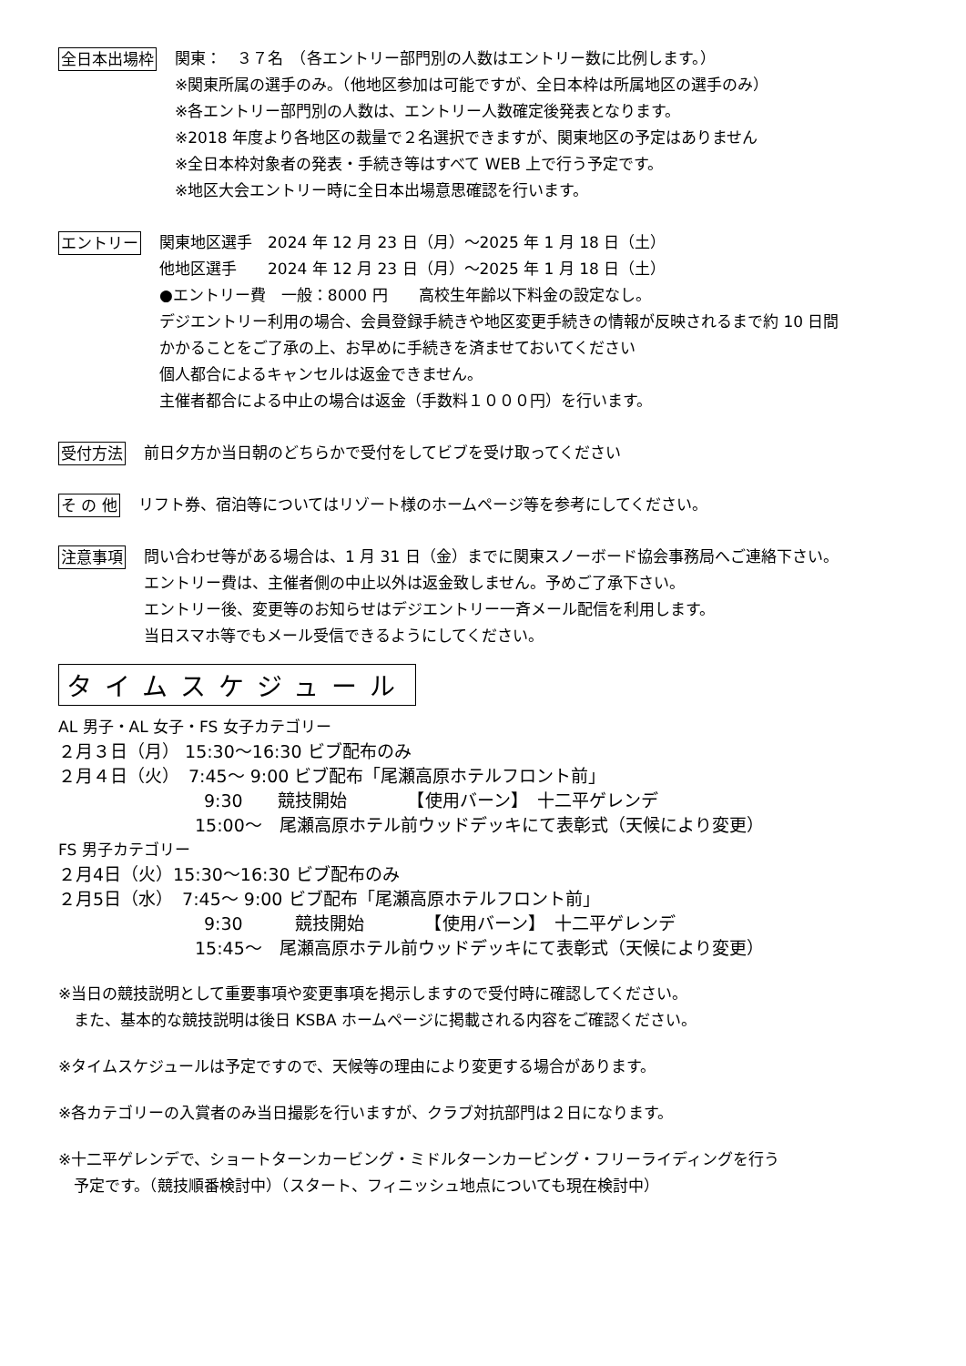全日本出場枠
関東：　３７名　（各エントリー部門別の人数はエントリー数に比例します。）
※関東所属の選手のみ。（他地区参加は可能ですが、全日本枠は所属地区の選手のみ）
※各エントリー部門別の人数は、エントリー人数確定後発表となります。
※2018 年度より各地区の裁量で２名選択できますが、関東地区の予定はありません
※全日本枠対象者の発表・手続き等はすべて WEB 上で行う予定です。
※地区大会エントリー時に全日本出場意思確認を行います。
エントリー
関東地区選手　2024 年 12 月 23 日（月）～2025 年 1 月 18 日（土）
他地区選手　　2024 年 12 月 23 日（月）～2025 年 1 月 18 日（土）
●エントリー費　一般：8000 円　　高校生年齢以下料金の設定なし。
デジエントリー利用の場合、会員登録手続きや地区変更手続きの情報が反映されるまで約 10 日間
かかることをご了承の上、お早めに手続きを済ませておいてください
個人都合によるキャンセルは返金できません。
主催者都合による中止の場合は返金（手数料１０００円）を行います。
受付方法
前日夕方か当日朝のどちらかで受付をしてビブを受け取ってください
そ の 他
リフト券、宿泊等についてはリゾート様のホームページ等を参考にしてください。
注意事項
問い合わせ等がある場合は、1 月 31 日（金）までに関東スノーボード協会事務局へご連絡下さい。
エントリー費は、主催者側の中止以外は返金致しません。予めご了承下さい。
エントリー後、変更等のお知らせはデジエントリー一斉メール配信を利用します。
当日スマホ等でもメール受信できるようにしてください。
タイムスケジュール
AL 男子・AL 女子・FS 女子カテゴリー
２月３日（月） 15:30～16:30 ビブ配布のみ
２月４日（火）　7:45～ 9:00 ビブ配布「尾瀬高原ホテルフロント前」
9:30　　競技開始　　　　【使用バーン】　十二平ゲレンデ
15:00～　尾瀬高原ホテル前ウッドデッキにて表彰式（天候により変更）
FS 男子カテゴリー
２月4日（火）15:30～16:30 ビブ配布のみ
２月5日（水）　7:45～ 9:00 ビブ配布「尾瀬高原ホテルフロント前」
9:30　　　競技開始　　　　【使用バーン】　十二平ゲレンデ
15:45～　尾瀬高原ホテル前ウッドデッキにて表彰式（天候により変更）
※当日の競技説明として重要事項や変更事項を掲示しますので受付時に確認してください。
　また、基本的な競技説明は後日 KSBA ホームページに掲載される内容をご確認ください。
※タイムスケジュールは予定ですので、天候等の理由により変更する場合があります。
※各カテゴリーの入賞者のみ当日撮影を行いますが、クラブ対抗部門は２日になります。
※十二平ゲレンデで、ショートターンカービング・ミドルターンカービング・フリーライディングを行う
　予定です。（競技順番検討中）（スタート、フィニッシュ地点についても現在検討中）